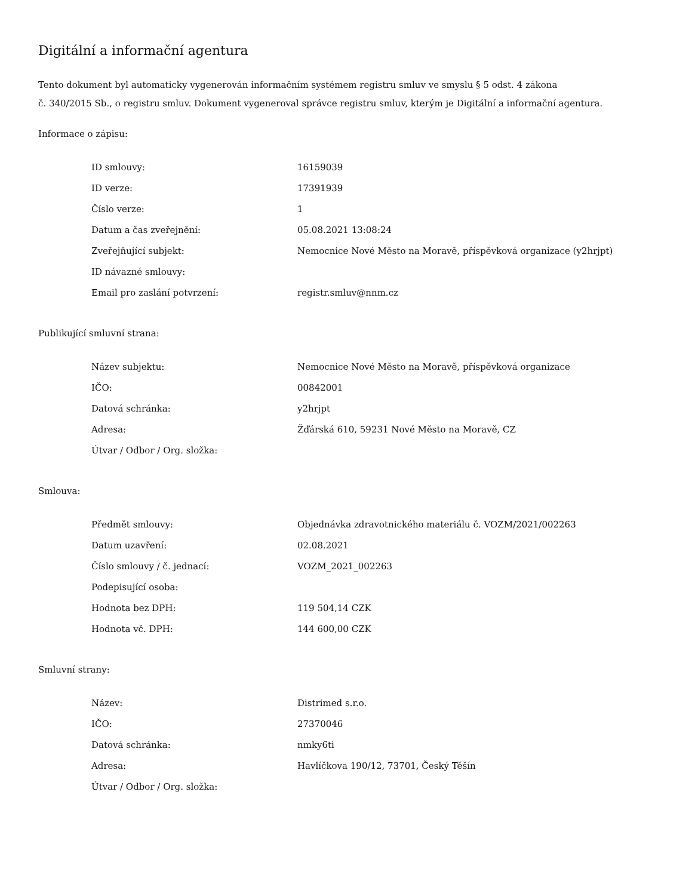Digitální a informační agentura
Tento dokument byl automaticky vygenerován informačním systémem registru smluv ve smyslu § 5 odst. 4 zákona
č. 340/2015 Sb., o registru smluv. Dokument vygeneroval správce registru smluv, kterým je Digitální a informační agentura.
Informace o zápisu:
| ID smlouvy: | 16159039 |
| ID verze: | 17391939 |
| Číslo verze: | 1 |
| Datum a čas zveřejnění: | 05.08.2021 13:08:24 |
| Zveřejňující subjekt: | Nemocnice Nové Město na Moravě, příspěvková organizace (y2hrjpt) |
| ID návazné smlouvy: | |
| Email pro zaslání potvrzení: | registr.smluv@nnm.cz |
Publikující smluvní strana:
| Název subjektu: | Nemocnice Nové Město na Moravě, příspěvková organizace |
| IČO: | 00842001 |
| Datová schránka: | y2hrjpt |
| Adresa: | Žďárská 610, 59231 Nové Město na Moravě, CZ |
| Útvar / Odbor / Org. složka: | |
Smlouva:
| Předmět smlouvy: | Objednávka zdravotnického materiálu č. VOZM/2021/002263 |
| Datum uzavření: | 02.08.2021 |
| Číslo smlouvy / č. jednací: | VOZM_2021_002263 |
| Podepisující osoba: | |
| Hodnota bez DPH: | 119 504,14 CZK |
| Hodnota vč. DPH: | 144 600,00 CZK |
Smluvní strany:
| Název: | Distrimed s.r.o. |
| IČO: | 27370046 |
| Datová schránka: | nmky6ti |
| Adresa: | Havlíčkova 190/12, 73701, Český Těšín |
| Útvar / Odbor / Org. složka: | |